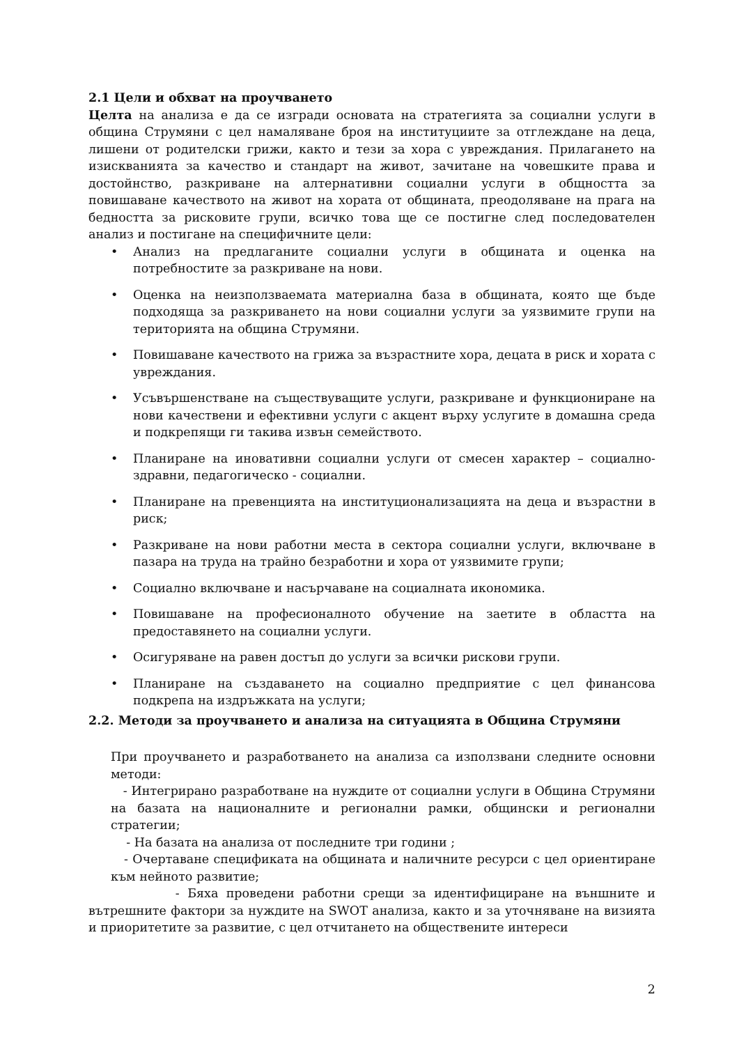2.1 Цели и обхват на проучването
Целта на анализа е да се изгради основата на стратегията за социални услуги в община Струмяни с цел намаляване броя на институциите за отглеждане на деца, лишени от родителски грижи, както и тези за хора с увреждания. Прилагането на изискванията за качество и стандарт на живот, зачитане на човешките права и достойнство, разкриване на алтернативни социални услуги в общността за повишаване качеството на живот на хората от общината, преодоляване на прага на бедността за рисковите групи, всичко това ще се постигне след последователен анализ и постигане на специфичните цели:
• Анализ на предлаганите социални услуги в общината и оценка на потребностите за разкриване на нови.
• Оценка на неизползваемата материална база в общината, която ще бъде подходяща за разкриването на нови социални услуги за уязвимите групи на територията на община Струмяни.
• Повишаване качеството на грижа за възрастните хора, децата в риск и хората с увреждания.
• Усъвършенстване на съществуващите услуги, разкриване и функциониране на нови качествени и ефективни услуги с акцент върху услугите в домашна среда и подкрепящи ги такива извън семейството.
• Планиране на иновативни социални услуги от смесен характер – социално-здравни, педагогическо - социални.
• Планиране на превенцията на институционализацията на деца и възрастни в риск;
• Разкриване на нови работни места в сектора социални услуги, включване в пазара на труда на трайно безработни и хора от уязвимите групи;
• Социално включване и насърчаване на социалната икономика.
• Повишаване на професионалното обучение на заетите в областта на предоставянето на социални услуги.
• Осигуряване на равен достъп до услуги за всички рискови групи.
• Планиране на създаването на социално предприятие с цел финансова подкрепа на издръжката на услуги;
2.2. Методи за проучването и анализа на ситуацията в Община Струмяни
При проучването и разработването на анализа са използвани следните основни методи:
- Интегрирано разработване на нуждите от социални услуги в Община Струмяни на базата на националните и регионални рамки, общински и регионални стратегии;
- На базата на анализа от последните три години ;
- Очертаване спецификата на общината и наличните ресурси с цел ориентиране към нейното развитие;
- Бяха проведени работни срещи за идентифициране на външните и вътрешните фактори за нуждите на SWOT анализа, както и за уточняване на визията и приоритетите за развитие, с цел отчитането на обществените интереси
2